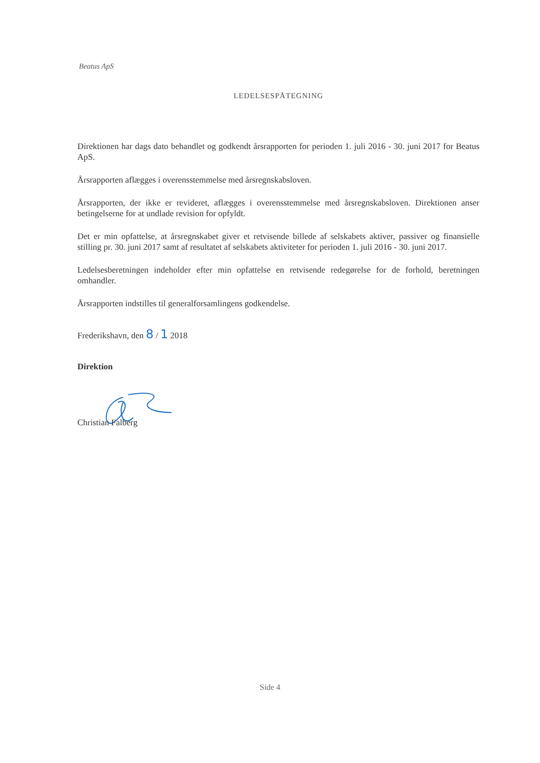Beatus ApS
LEDELSESPÅTEGNING
Direktionen har dags dato behandlet og godkendt årsrapporten for perioden 1. juli 2016 - 30. juni 2017 for Beatus ApS.
Årsrapporten aflægges i overensstemmelse med årsregnskabsloven.
Årsrapporten, der ikke er revideret, aflægges i overensstemmelse med årsregnskabsloven. Direktionen anser betingelserne for at undlade revision for opfyldt.
Det er min opfattelse, at årsregnskabet giver et retvisende billede af selskabets aktiver, passiver og finansielle stilling pr. 30. juni 2017 samt af resultatet af selskabets aktiviteter for perioden 1. juli 2016 - 30. juni 2017.
Ledelsesberetningen indeholder efter min opfattelse en retvisende redegørelse for de forhold, beretningen omhandler.
Årsrapporten indstilles til generalforsamlingens godkendelse.
Frederikshavn, den 8 / 1 2018
Direktion
Christian Falberg
Side 4